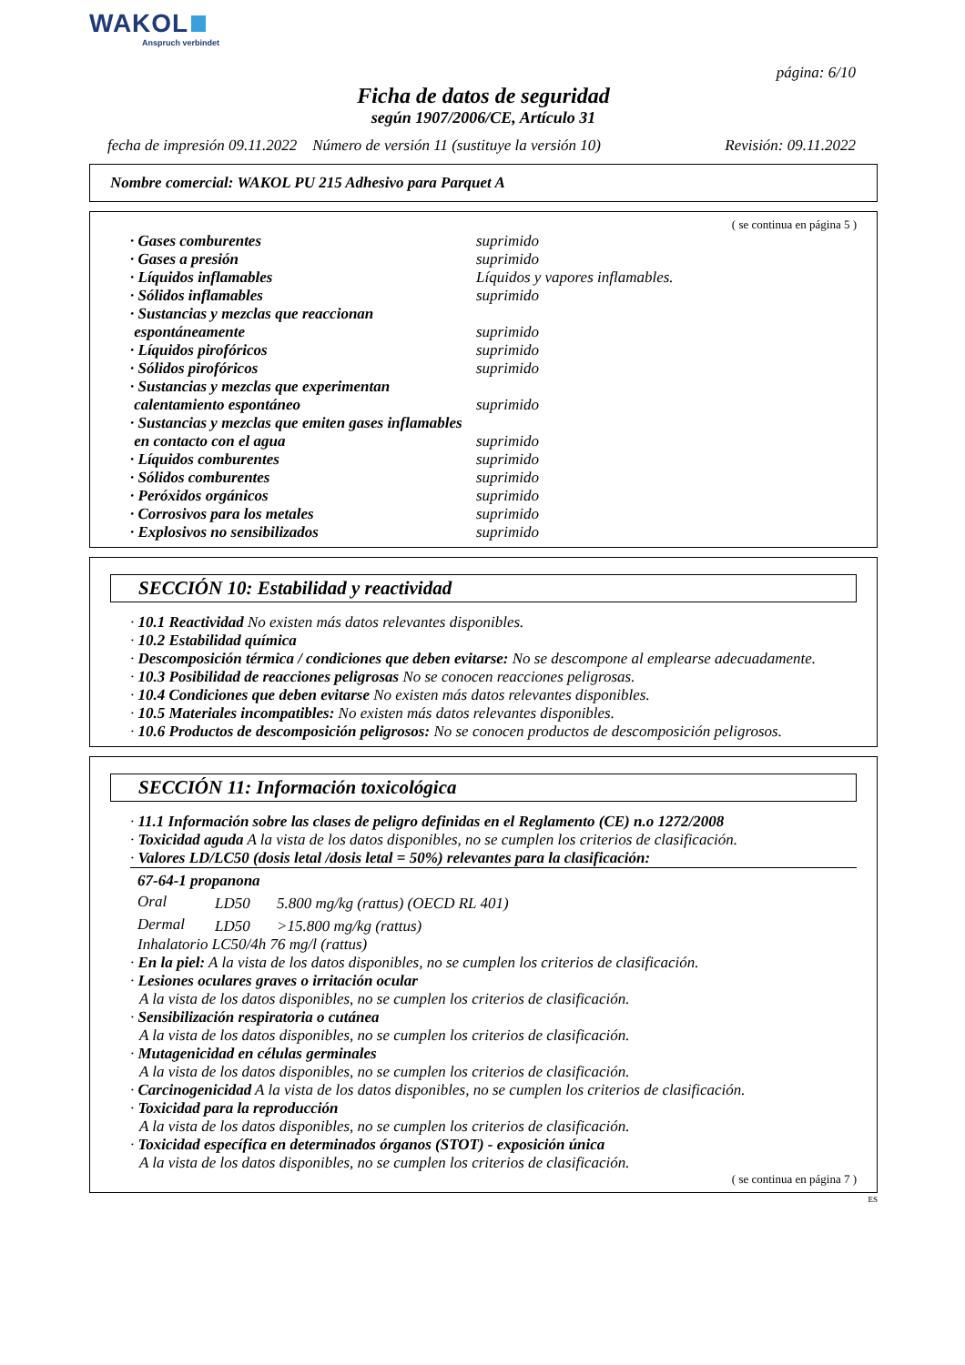WAKOL
Anspruch verbindet
página: 6/10
Ficha de datos de seguridad
según 1907/2006/CE, Artículo 31
fecha de impresión 09.11.2022 Número de versión 11 (sustituye la versión 10) Revisión: 09.11.2022
Nombre comercial: WAKOL PU 215 Adhesivo para Parquet A
( se continua en página 5 )
| · Gases comburentes | suprimido |
| · Gases a presión | suprimido |
| · Líquidos inflamables | Líquidos y vapores inflamables. |
| · Sólidos inflamables | suprimido |
| · Sustancias y mezclas que reaccionan espontáneamente | suprimido |
| · Líquidos pirofóricos | suprimido |
| · Sólidos pirofóricos | suprimido |
| · Sustancias y mezclas que experimentan calentamiento espontáneo | suprimido |
| · Sustancias y mezclas que emiten gases inflamables en contacto con el agua | suprimido |
| · Líquidos comburentes | suprimido |
| · Sólidos comburentes | suprimido |
| · Peróxidos orgánicos | suprimido |
| · Corrosivos para los metales | suprimido |
| · Explosivos no sensibilizados | suprimido |
SECCIÓN 10: Estabilidad y reactividad
· 10.1 Reactividad No existen más datos relevantes disponibles.
· 10.2 Estabilidad química
· Descomposición térmica / condiciones que deben evitarse: No se descompone al emplearse adecuadamente.
· 10.3 Posibilidad de reacciones peligrosas No se conocen reacciones peligrosas.
· 10.4 Condiciones que deben evitarse No existen más datos relevantes disponibles.
· 10.5 Materiales incompatibles: No existen más datos relevantes disponibles.
· 10.6 Productos de descomposición peligrosos: No se conocen productos de descomposición peligrosos.
SECCIÓN 11: Información toxicológica
· 11.1 Información sobre las clases de peligro definidas en el Reglamento (CE) n.o 1272/2008
· Toxicidad aguda A la vista de los datos disponibles, no se cumplen los criterios de clasificación.
· Valores LD/LC50 (dosis letal /dosis letal = 50%) relevantes para la clasificación:
67-64-1 propanona
| Oral | LD50 | 5.800 mg/kg (rattus) (OECD RL 401) |
| Dermal | LD50 | >15.800 mg/kg (rattus) |
Inhalatorio LC50/4h 76 mg/l (rattus)
· En la piel: A la vista de los datos disponibles, no se cumplen los criterios de clasificación.
· Lesiones oculares graves o irritación ocular
A la vista de los datos disponibles, no se cumplen los criterios de clasificación.
· Sensibilización respiratoria o cutánea
A la vista de los datos disponibles, no se cumplen los criterios de clasificación.
· Mutagenicidad en células germinales
A la vista de los datos disponibles, no se cumplen los criterios de clasificación.
· Carcinogenicidad A la vista de los datos disponibles, no se cumplen los criterios de clasificación.
· Toxicidad para la reproducción
A la vista de los datos disponibles, no se cumplen los criterios de clasificación.
· Toxicidad específica en determinados órganos (STOT) - exposición única
A la vista de los datos disponibles, no se cumplen los criterios de clasificación.
( se continua en página 7 )
ES